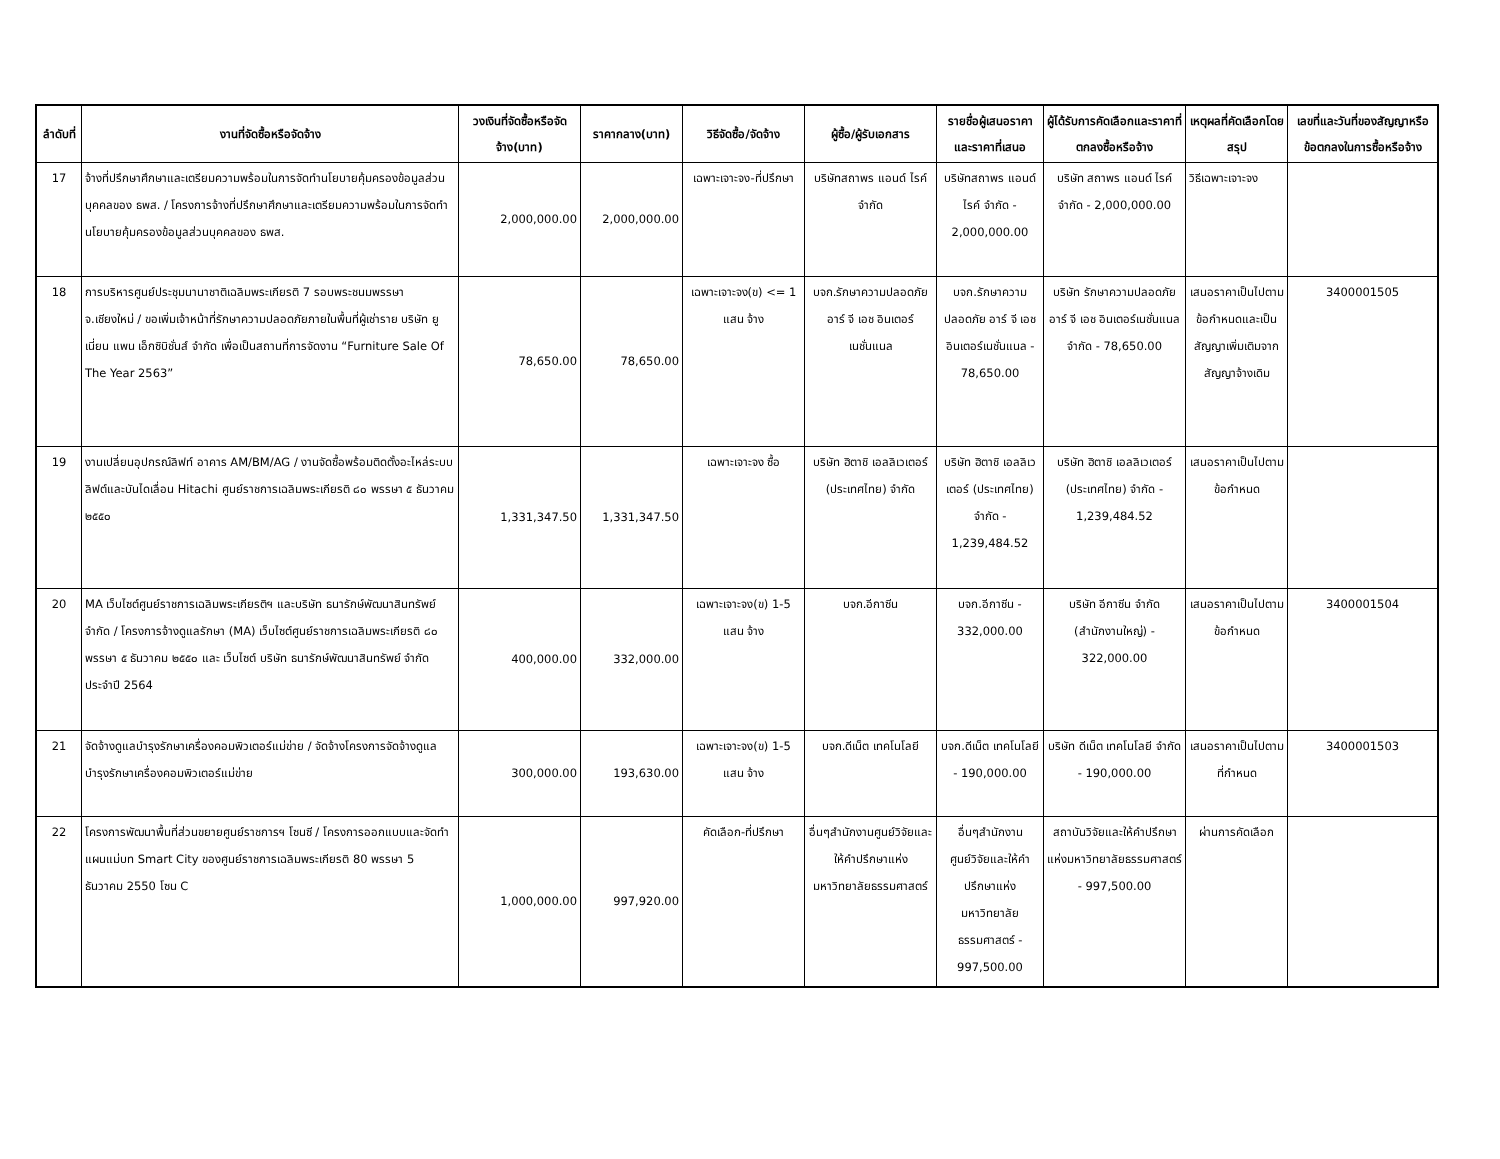| ลำดับที่ | งานที่จัดซื้อหรือจัดจ้าง | วงเงินที่จัดซื้อหรือจัดจ้าง(บาท) | ราคากลาง(บาท) | วิธีจัดซื้อ/จัดจ้าง | ผู้ซื้อ/ผู้รับเอกสาร | รายชื่อผู้เสนอราคาและราคาที่เสนอ | ผู้ได้รับการคัดเลือกและราคาที่ตกลงซื้อหรือจ้าง | เหตุผลที่คัดเลือกโดยสรุป | เลขที่และวันที่ของสัญญาหรือข้อตกลงในการซื้อหรือจ้าง |
| --- | --- | --- | --- | --- | --- | --- | --- | --- | --- |
| 17 | จ้างที่ปรึกษาศึกษาและเตรียมความพร้อมในการจัดทำนโยบายคุ้มครองข้อมูลส่วนบุคคลของ ธพส. / โครงการจ้างที่ปรึกษาศึกษาและเตรียมความพร้อมในการจัดทำนโยบายคุ้มครองข้อมูลส่วนบุคคลของ ธพส. | 2,000,000.00 | 2,000,000.00 | เฉพาะเจาะจง-ที่ปรึกษา | บริษัทสถาพร แอนด์ ไรค์ จำกัด | บริษัทสถาพร แอนด์ ไรค์ จำกัด - 2,000,000.00 | บริษัท สถาพร แอนด์ ไรค์ จำกัด - 2,000,000.00 | วิธีเฉพาะเจาะจง | |
| 18 | การบริหารศูนย์ประชุมนานาชาติเฉลิมพระเกียรติ 7 รอบพระชนมพรรษา จ.เชียงใหม่ / ขอเพิ่มเจ้าหน้าที่รักษาความปลอดภัยภายในพื้นที่ผู้เช่าราย บริษัท ยูเนี่ยน แพน เอ็กซิบิชั่นส์ จำกัด เพื่อเป็นสถานที่การจัดงาน “Furniture Sale Of The Year 2563” | 78,650.00 | 78,650.00 | เฉพาะเจาะจง(ข) <= 1 แสน จ้าง | บจก.รักษาความปลอดภัย อาร์ จี เอช อินเตอร์เนชั่นแนล | บจก.รักษาความปลอดภัย อาร์ จี เอช อินเตอร์เนชั่นแนล - 78,650.00 | บริษัท รักษาความปลอดภัย อาร์ จี เอช อินเตอร์เนชั่นแนล จำกัด - 78,650.00 | เสนอราคาเป็นไปตามข้อกำหนดและเป็นสัญญาเพิ่มเติมจากสัญญาจ้างเดิม | 3400001505 |
| 19 | งานเปลี่ยนอุปกรณ์ลิฟท์ อาคาร AM/BM/AG / งานจัดซื้อพร้อมติดตั้งอะไหล่ระบบลิฟต์และบันไดเลื่อน Hitachi ศูนย์ราชการเฉลิมพระเกียรติ ๘๐ พรรษา ๕ ธันวาคม ๒๕๕๐ | 1,331,347.50 | 1,331,347.50 | เฉพาะเจาะจง ซื้อ | บริษัท ฮิตาชิ เอลลิเวเตอร์ (ประเทศไทย) จำกัด | บริษัท ฮิตาชิ เอลลิเวเตอร์ (ประเทศไทย) จำกัด - 1,239,484.52 | บริษัท ฮิตาชิ เอลลิเวเตอร์ (ประเทศไทย) จำกัด - 1,239,484.52 | เสนอราคาเป็นไปตามข้อกำหนด | |
| 20 | MA เว็บไซต์ศูนย์ราชการเฉลิมพระเกียรติฯ และบริษัท ธนารักษ์พัฒนาสินทรัพย์ จำกัด / โครงการจ้างดูแลรักษา (MA) เว็บไซต์ศูนย์ราชการเฉลิมพระเกียรติ ๘๐ พรรษา ๕ ธันวาคม ๒๕๕๐ และ เว็บไซต์ บริษัท ธนารักษ์พัฒนาสินทรัพย์ จำกัด ประจำปี 2564 | 400,000.00 | 332,000.00 | เฉพาะเจาะจง(ข) 1-5 แสน จ้าง | บจก.อีกาซีน | บจก.อีกาซีน - 332,000.00 | บริษัท อีกาซีน จำกัด (สำนักงานใหญ่) - 322,000.00 | เสนอราคาเป็นไปตามข้อกำหนด | 3400001504 |
| 21 | จัดจ้างดูแลบำรุงรักษาเครื่องคอมพิวเตอร์แม่ข่าย / จัดจ้างโครงการจัดจ้างดูแลบำรุงรักษาเครื่องคอมพิวเตอร์แม่ข่าย | 300,000.00 | 193,630.00 | เฉพาะเจาะจง(ข) 1-5 แสน จ้าง | บจก.ดีเน็ต เทคโนโลยี | บจก.ดีเน็ต เทคโนโลยี - 190,000.00 | บริษัท ดีเน็ต เทคโนโลยี จำกัด - 190,000.00 | เสนอราคาเป็นไปตามที่กำหนด | 3400001503 |
| 22 | โครงการพัฒนาพื้นที่ส่วนขยายศูนย์ราชการฯ โซนซี / โครงการออกแบบและจัดทำแผนแม่บท Smart City ของศูนย์ราชการเฉลิมพระเกียรติ 80 พรรษา 5 ธันวาคม 2550 โซน C | 1,000,000.00 | 997,920.00 | คัดเลือก-ที่ปรึกษา | อื่นๆสำนักงานศูนย์วิจัยและให้คำปรึกษาแห่งมหาวิทยาลัยธรรมศาสตร์ | อื่นๆสำนักงานศูนย์วิจัยและให้คำปรึกษาแห่งมหาวิทยาลัยธรรมศาสตร์ - 997,500.00 | สถาบันวิจัยและให้คำปรึกษาแห่งมหาวิทยาลัยธรรมศาสตร์ - 997,500.00 | ผ่านการคัดเลือก | |